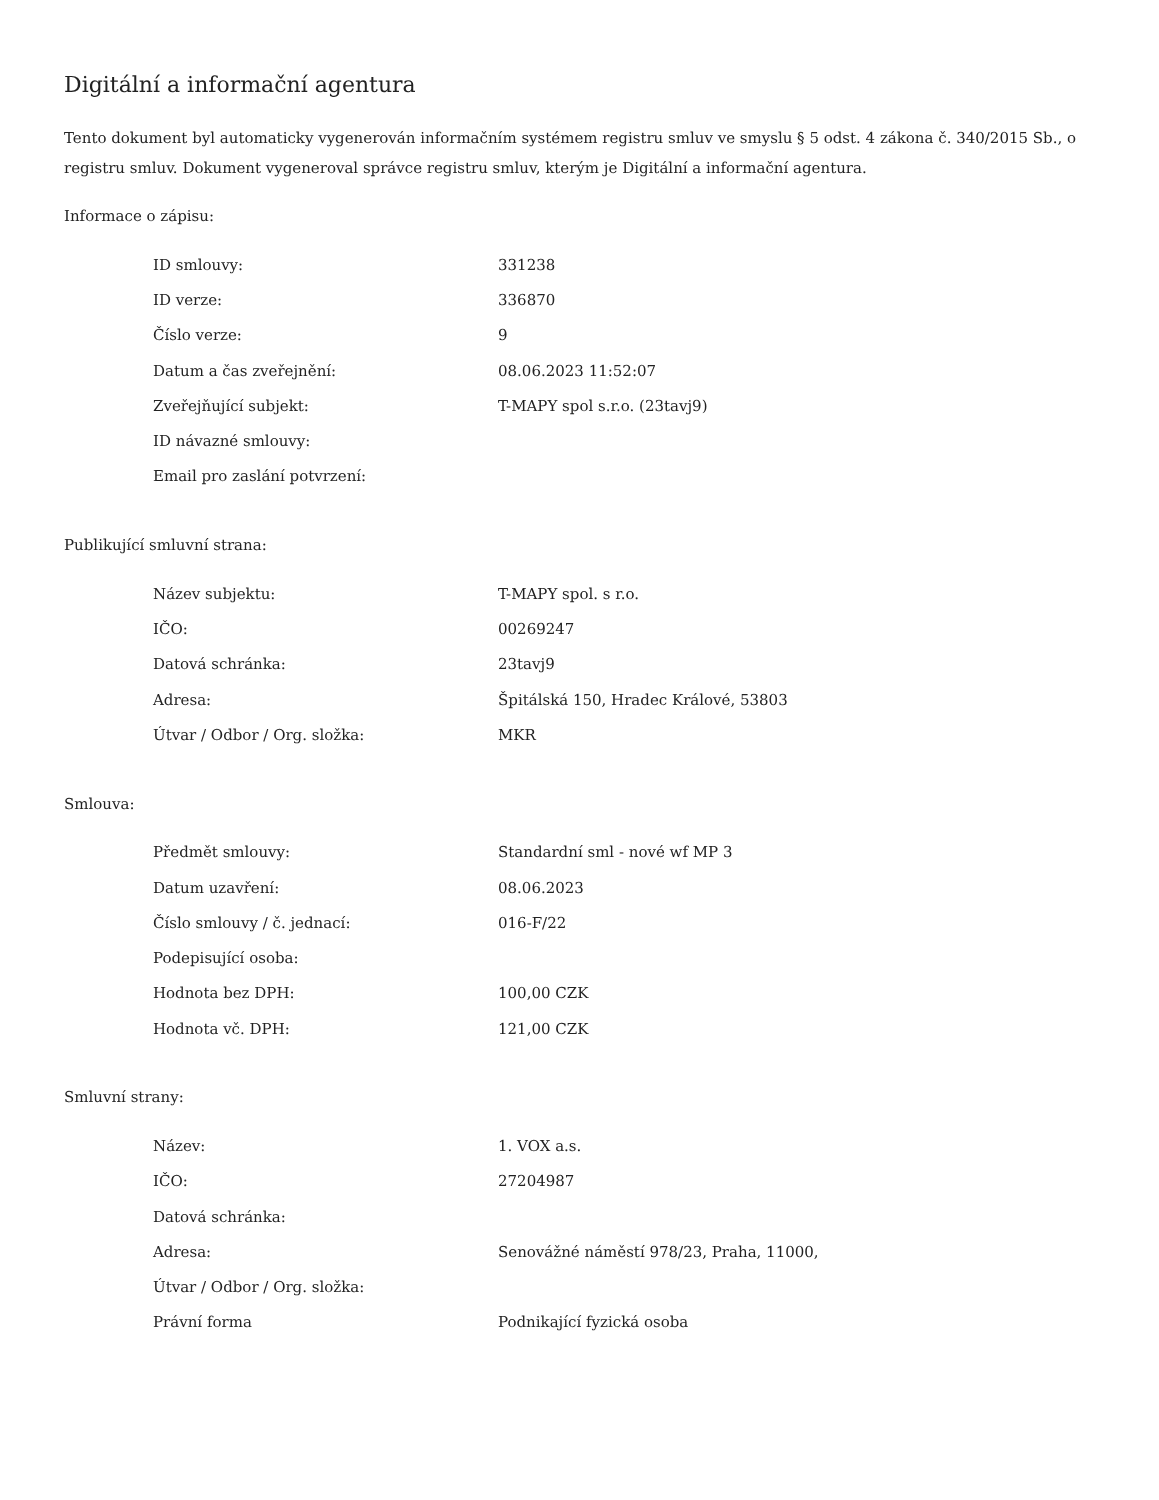Digitální a informační agentura
Tento dokument byl automaticky vygenerován informačním systémem registru smluv ve smyslu § 5 odst. 4 zákona č. 340/2015 Sb., o registru smluv. Dokument vygeneroval správce registru smluv, kterým je Digitální a informační agentura.
Informace o zápisu:
| ID smlouvy: | 331238 |
| ID verze: | 336870 |
| Číslo verze: | 9 |
| Datum a čas zveřejnění: | 08.06.2023 11:52:07 |
| Zveřejňující subjekt: | T-MAPY spol s.r.o. (23tavj9) |
| ID návazné smlouvy: | |
| Email pro zaslání potvrzení: | |
Publikující smluvní strana:
| Název subjektu: | T-MAPY spol. s r.o. |
| IČO: | 00269247 |
| Datová schránka: | 23tavj9 |
| Adresa: | Špitálská 150, Hradec Králové, 53803 |
| Útvar / Odbor / Org. složka: | MKR |
Smlouva:
| Předmět smlouvy: | Standardní sml - nové wf MP 3 |
| Datum uzavření: | 08.06.2023 |
| Číslo smlouvy / č. jednací: | 016-F/22 |
| Podepisující osoba: | |
| Hodnota bez DPH: | 100,00 CZK |
| Hodnota vč. DPH: | 121,00 CZK |
Smluvní strany:
| Název: | 1. VOX a.s. |
| IČO: | 27204987 |
| Datová schránka: | |
| Adresa: | Senovážné náměstí 978/23, Praha, 11000, |
| Útvar / Odbor / Org. složka: | |
| Právní forma | Podnikající fyzická osoba |